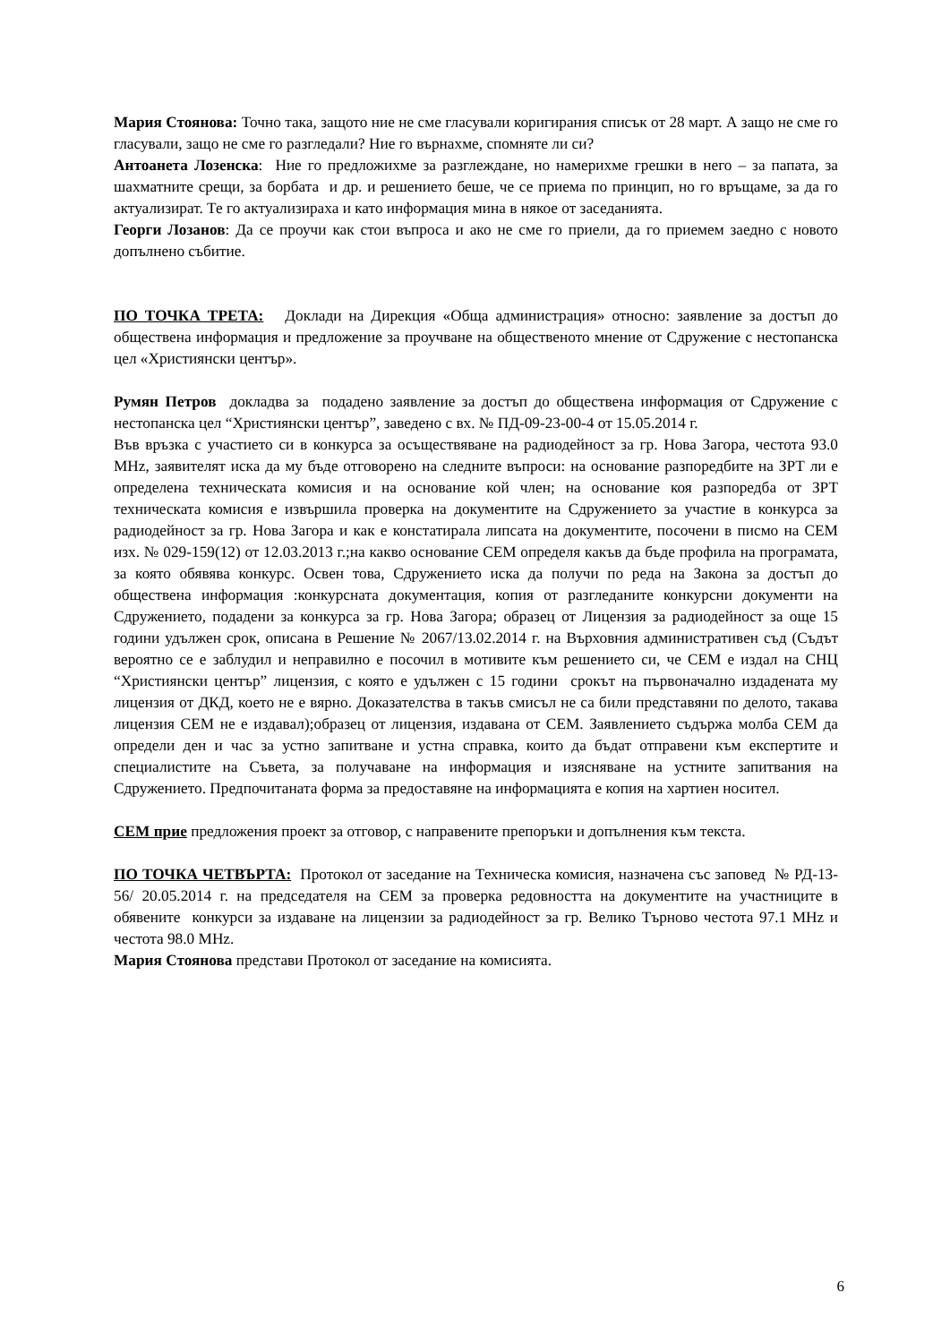Мария Стоянова: Точно така, защото ние не сме гласували коригирания списък от 28 март. А защо не сме го гласували, защо не сме го разгледали? Ние го върнахме, спомняте ли си?
Антоанета Лозенска: Ние го предложихме за разглеждане, но намерихме грешки в него – за папата, за шахматните срещи, за борбата и др. и решението беше, че се приема по принцип, но го връщаме, за да го актуализират. Те го актуализираха и като информация мина в някое от заседанията.
Георги Лозанов: Да се проучи как стои въпроса и ако не сме го приели, да го приемем заедно с новото допълнено събитие.
ПО ТОЧКА ТРЕТА: Доклади на Дирекция «Обща администрация» относно: заявление за достъп до обществена информация и предложение за проучване на общественото мнение от Сдружение с нестопанска цел «Християнски център».
Румян Петров докладва за подадено заявление за достъп до обществена информация от Сдружение с нестопанска цел “Християнски център”, заведено с вх. № ПД-09-23-00-4 от 15.05.2014 г.
Във връзка с участието си в конкурса за осъществяване на радиодейност за гр. Нова Загора, честота 93.0 MHz, заявителят иска да му бъде отговорено на следните въпроси: на основание разпоредбите на ЗРТ ли е определена техническата комисия и на основание кой член; на основание коя разпоредба от ЗРТ техническата комисия е извършила проверка на документите на Сдружението за участие в конкурса за радиодейност за гр. Нова Загора и как е констатирала липсата на документите, посочени в писмо на СЕМ изх. № 029-159(12) от 12.03.2013 г.;на какво основание СЕМ определя какъв да бъде профила на програмата, за която обявява конкурс. Освен това, Сдружението иска да получи по реда на Закона за достъп до обществена информация :конкурсната документация, копия от разгледаните конкурсни документи на Сдружението, подадени за конкурса за гр. Нова Загора; образец от Лицензия за радиодейност за още 15 години удължен срок, описана в Решение № 2067/13.02.2014 г. на Върховния административен съд (Съдът вероятно се е заблудил и неправилно е посочил в мотивите към решението си, че СЕМ е издал на СНЦ “Християнски център” лицензия, с която е удължен с 15 години срокът на първоначално издадената му лицензия от ДКД, което не е вярно. Доказателства в такъв смисъл не са били представяни по делото, такава лицензия СЕМ не е издавал);образец от лицензия, издавана от СЕМ. Заявлението съдържа молба СЕМ да определи ден и час за устно запитване и устна справка, които да бъдат отправени към експертите и специалистите на Съвета, за получаване на информация и изясняване на устните запитвания на Сдружението. Предпочитаната форма за предоставяне на информацията е копия на хартиен носител.
СЕМ прие предложения проект за отговор, с направените препоръки и допълнения към текста.
ПО ТОЧКА ЧЕТВЪРТА: Протокол от заседание на Техническа комисия, назначена със заповед № РД-13-56/ 20.05.2014 г. на председателя на СЕМ за проверка редовността на документите на участниците в обявените конкурси за издаване на лицензии за радиодейност за гр. Велико Търново честота 97.1 MHz и честота 98.0 MHz.
Мария Стоянова представи Протокол от заседание на комисията.
6